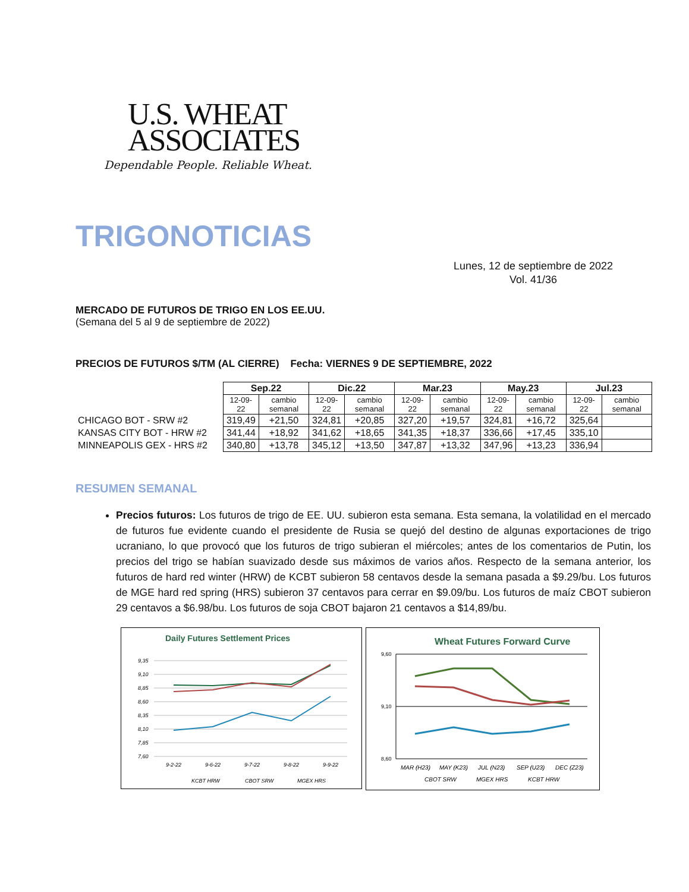U.S. WHEAT
ASSOCIATES
Dependable People. Reliable Wheat.
TRIGONOTICIAS
Lunes, 12 de septiembre de 2022
Vol. 41/36
MERCADO DE FUTUROS DE TRIGO EN LOS EE.UU.
(Semana del 5 al 9 de septiembre de 2022)
PRECIOS DE FUTUROS $/TM (AL CIERRE) Fecha: VIERNES 9 DE SEPTIEMBRE, 2022
| | Sep.22 | | Dic.22 | | Mar.23 | | May.23 | | Jul.23 | |
| --- | --- | --- | --- | --- | --- | --- | --- | --- | --- | --- |
| | 12-09-22 | cambio semanal | 12-09-22 | cambio semanal | 12-09-22 | cambio semanal | 12-09-22 | cambio semanal | 12-09-22 | cambio semanal |
| CHICAGO BOT - SRW #2 | 319,49 | +21,50 | 324,81 | +20,85 | 327,20 | +19,57 | 324,81 | +16,72 | 325,64 | |
| KANSAS CITY BOT - HRW #2 | 341,44 | +18,92 | 341,62 | +18,65 | 341,35 | +18,37 | 336,66 | +17,45 | 335,10 | |
| MINNEAPOLIS GEX - HRS #2 | 340,80 | +13,78 | 345,12 | +13,50 | 347,87 | +13,32 | 347,96 | +13,23 | 336,94 | |
RESUMEN SEMANAL
Precios futuros: Los futuros de trigo de EE. UU. subieron esta semana. Esta semana, la volatilidad en el mercado de futuros fue evidente cuando el presidente de Rusia se quejó del destino de algunas exportaciones de trigo ucraniano, lo que provocó que los futuros de trigo subieran el miércoles; antes de los comentarios de Putin, los precios del trigo se habían suavizado desde sus máximos de varios años. Respecto de la semana anterior, los futuros de hard red winter (HRW) de KCBT subieron 58 centavos desde la semana pasada a $9.29/bu. Los futuros de MGE hard red spring (HRS) subieron 37 centavos para cerrar en $9.09/bu. Los futuros de maíz CBOT subieron 29 centavos a $6.98/bu. Los futuros de soja CBOT bajaron 21 centavos a $14,89/bu.
Daily Futures Settlement Prices
9,35
9,10
8,85
8,60
8,35
8,10
7,85
7,60
9-2-22
9-6-22
9-7-22
9-8-22
9-9-22
KCBT HRW
CBOT SRW
MGEX HRS
Wheat Futures Forward Curve
9,60
9,10
8,60
MAR (H23)
MAY (K23)
JUL (N23)
SEP (U23)
DEC (Z23)
CBOT SRW
MGEX HRS
KCBT HRW